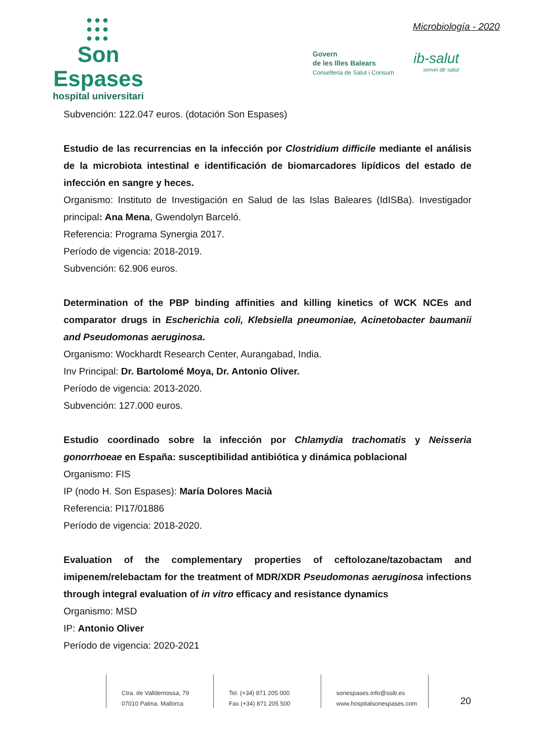●●●
●●●
●●●
Son Espases
hospital universitari
Microbiología - 2020
Govern
de les Illes Balears
Conselleria de Salut i Consum
ib-salut
servei de salut
Subvención: 122.047 euros. (dotación Son Espases)
Estudio de las recurrencias en la infección por Clostridium difficile mediante el análisis de la microbiota intestinal e identificación de biomarcadores lipídicos del estado de infección en sangre y heces.
Organismo: Instituto de Investigación en Salud de las Islas Baleares (IdISBa). Investigador principal: Ana Mena, Gwendolyn Barceló.
Referencia: Programa Synergia 2017.
Período de vigencia: 2018-2019.
Subvención: 62.906 euros.
Determination of the PBP binding affinities and killing kinetics of WCK NCEs and comparator drugs in Escherichia coli, Klebsiella pneumoniae, Acinetobacter baumanii and Pseudomonas aeruginosa.
Organismo: Wockhardt Research Center, Aurangabad, India.
Inv Principal: Dr. Bartolomé Moya, Dr. Antonio Oliver.
Período de vigencia: 2013-2020.
Subvención: 127.000 euros.
Estudio coordinado sobre la infección por Chlamydia trachomatis y Neisseria gonorrhoeae en España: susceptibilidad antibiótica y dinámica poblacional
Organismo: FIS
IP (nodo H. Son Espases): María Dolores Macià
Referencia: PI17/01886
Período de vigencia: 2018-2020.
Evaluation of the complementary properties of ceftolozane/tazobactam and imipenem/relebactam for the treatment of MDR/XDR Pseudomonas aeruginosa infections through integral evaluation of in vitro efficacy and resistance dynamics
Organismo: MSD
IP: Antonio Oliver
Período de vigencia: 2020-2021
Ctra. de Valldemossa, 79
07010 Palma. Mallorca
Tel. (+34) 871 205 000
Fax (+34) 871 205 500
sonespases.info@ssib.es
www.hospitalsonespases.com
20